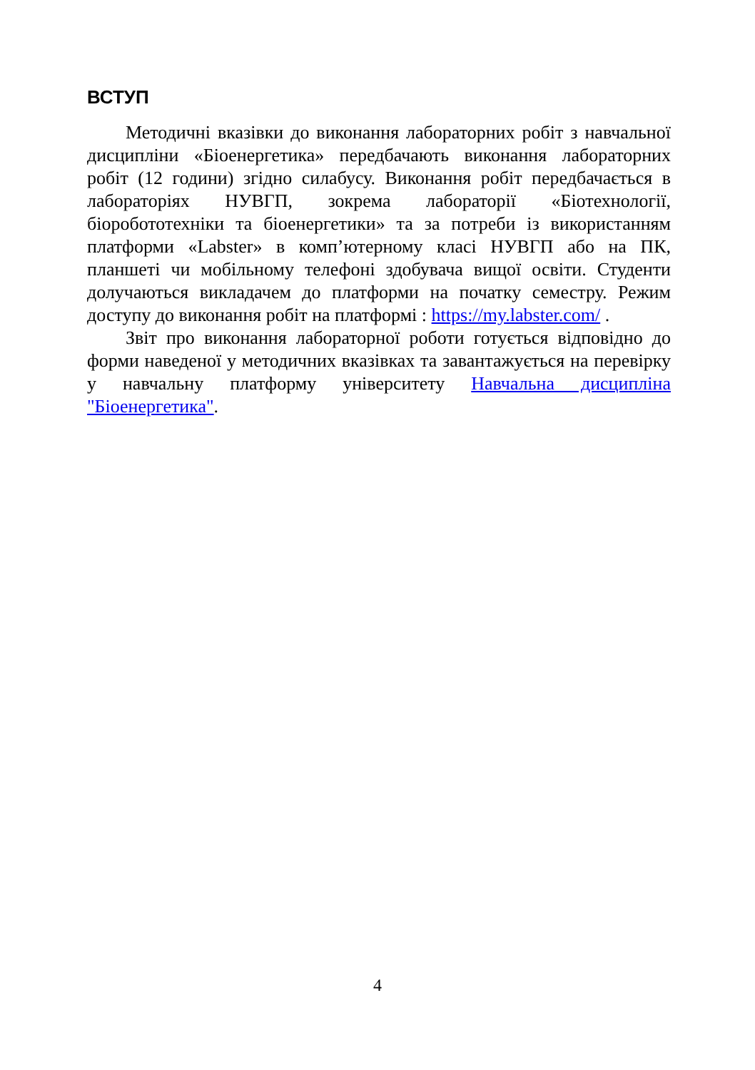ВСТУП
Методичні вказівки до виконання лабораторних робіт з навчальної дисципліни «Біоенергетика» передбачають виконання лабораторних робіт (12 години) згідно силабусу. Виконання робіт передбачається в лабораторіях НУВГП, зокрема лабораторії «Біотехнології, біоробототехніки та біоенергетики» та за потреби із використанням платформи «Labster» в комп’ютерному класі НУВГП або на ПК, планшеті чи мобільному телефоні здобувача вищої освіти. Студенти долучаються викладачем до платформи на початку семестру. Режим доступу до виконання робіт на платформі : https://my.labster.com/ .
Звіт про виконання лабораторної роботи готується відповідно до форми наведеної у методичних вказівках та завантажується на перевірку у навчальну платформу університету Навчальна дисципліна "Біоенергетика".
4